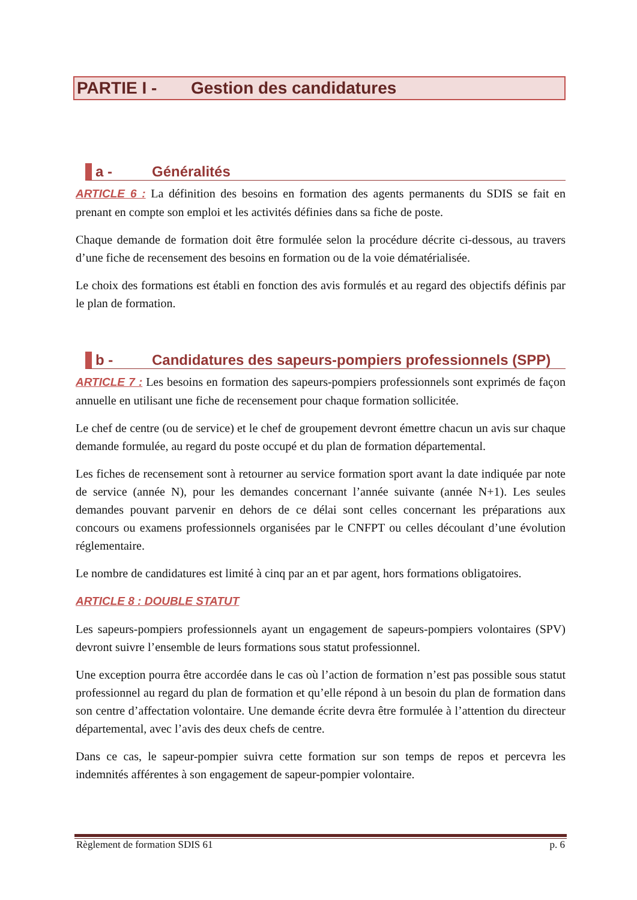PARTIE I - Gestion des candidatures
a - Généralités
ARTICLE 6 : La définition des besoins en formation des agents permanents du SDIS se fait en prenant en compte son emploi et les activités définies dans sa fiche de poste.
Chaque demande de formation doit être formulée selon la procédure décrite ci-dessous, au travers d’une fiche de recensement des besoins en formation ou de la voie dématérialisée.
Le choix des formations est établi en fonction des avis formulés et au regard des objectifs définis par le plan de formation.
b - Candidatures des sapeurs-pompiers professionnels (SPP)
ARTICLE 7 : Les besoins en formation des sapeurs-pompiers professionnels sont exprimés de façon annuelle en utilisant une fiche de recensement pour chaque formation sollicitée.
Le chef de centre (ou de service) et le chef de groupement devront émettre chacun un avis sur chaque demande formulée, au regard du poste occupé et du plan de formation départemental.
Les fiches de recensement sont à retourner au service formation sport avant la date indiquée par note de service (année N), pour les demandes concernant l’année suivante (année N+1). Les seules demandes pouvant parvenir en dehors de ce délai sont celles concernant les préparations aux concours ou examens professionnels organisées par le CNFPT ou celles découlant d’une évolution réglementaire.
Le nombre de candidatures est limité à cinq par an et par agent, hors formations obligatoires.
ARTICLE 8 : DOUBLE STATUT
Les sapeurs-pompiers professionnels ayant un engagement de sapeurs-pompiers volontaires (SPV) devront suivre l’ensemble de leurs formations sous statut professionnel.
Une exception pourra être accordée dans le cas où l’action de formation n’est pas possible sous statut professionnel au regard du plan de formation et qu’elle répond à un besoin du plan de formation dans son centre d’affectation volontaire. Une demande écrite devra être formulée à l’attention du directeur départemental, avec l’avis des deux chefs de centre.
Dans ce cas, le sapeur-pompier suivra cette formation sur son temps de repos et percevra les indemnités afférentes à son engagement de sapeur-pompier volontaire.
Règlement de formation SDIS 61 p. 6